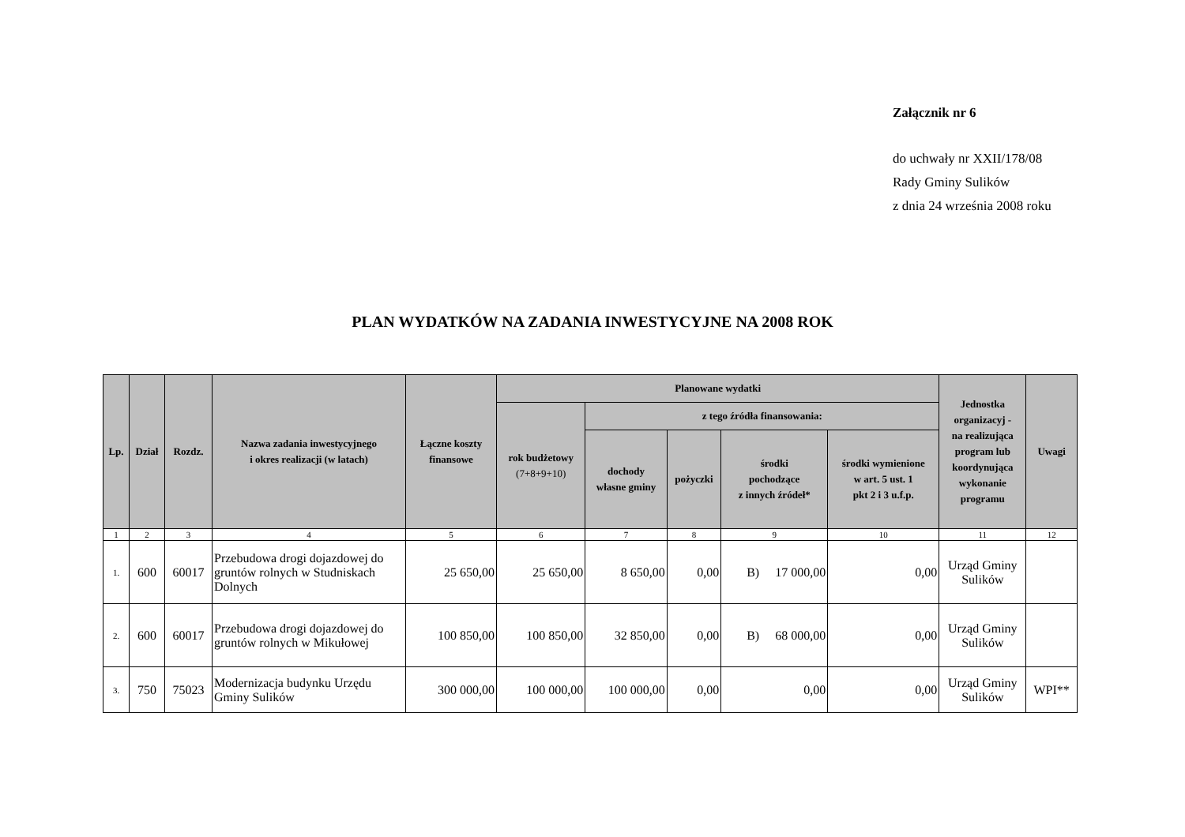Załącznik nr 6
do uchwały nr XXII/178/08
Rady Gminy Sulików
z dnia 24 września 2008 roku
PLAN WYDATKÓW NA ZADANIA INWESTYCYJNE NA 2008 ROK
| Lp. | Dział | Rozdz. | Nazwa zadania inwestycyjnego i okres realizacji (w latach) | Łączne koszty finansowe | Planowane wydatki | | | | | Jednostka organizacyj - na realizująca program lub koordynująca wykonanie programu | Uwagi |
| --- | --- | --- | --- | --- | --- | --- | --- | --- | --- | --- | --- |
| | | | | | rok budżetowy (7+8+9+10) | z tego źródła finansowania: | | | | | |
| | | | | | | dochody własne gminy | pożyczki | środki pochodzące z innych źródeł* | środki wymienione w art. 5 ust. 1 pkt 2 i 3 u.f.p. | | |
| 1 | 2 | 3 | 4 | 5 | 6 | 7 | 8 | 9 | 10 | 11 | 12 |
| 1. | 600 | 60017 | Przebudowa drogi dojazdowej do gruntów rolnych w Studniskach Dolnych | 25 650,00 | 25 650,00 | 8 650,00 | 0,00 | B) 17 000,00 | 0,00 | Urząd Gminy Sulików | |
| 2. | 600 | 60017 | Przebudowa drogi dojazdowej do gruntów rolnych w Mikułowej | 100 850,00 | 100 850,00 | 32 850,00 | 0,00 | B) 68 000,00 | 0,00 | Urząd Gminy Sulików | |
| 3. | 750 | 75023 | Modernizacja budynku Urzędu Gminy Sulików | 300 000,00 | 100 000,00 | 100 000,00 | 0,00 | 0,00 | 0,00 | Urząd Gminy Sulików | WPI** |